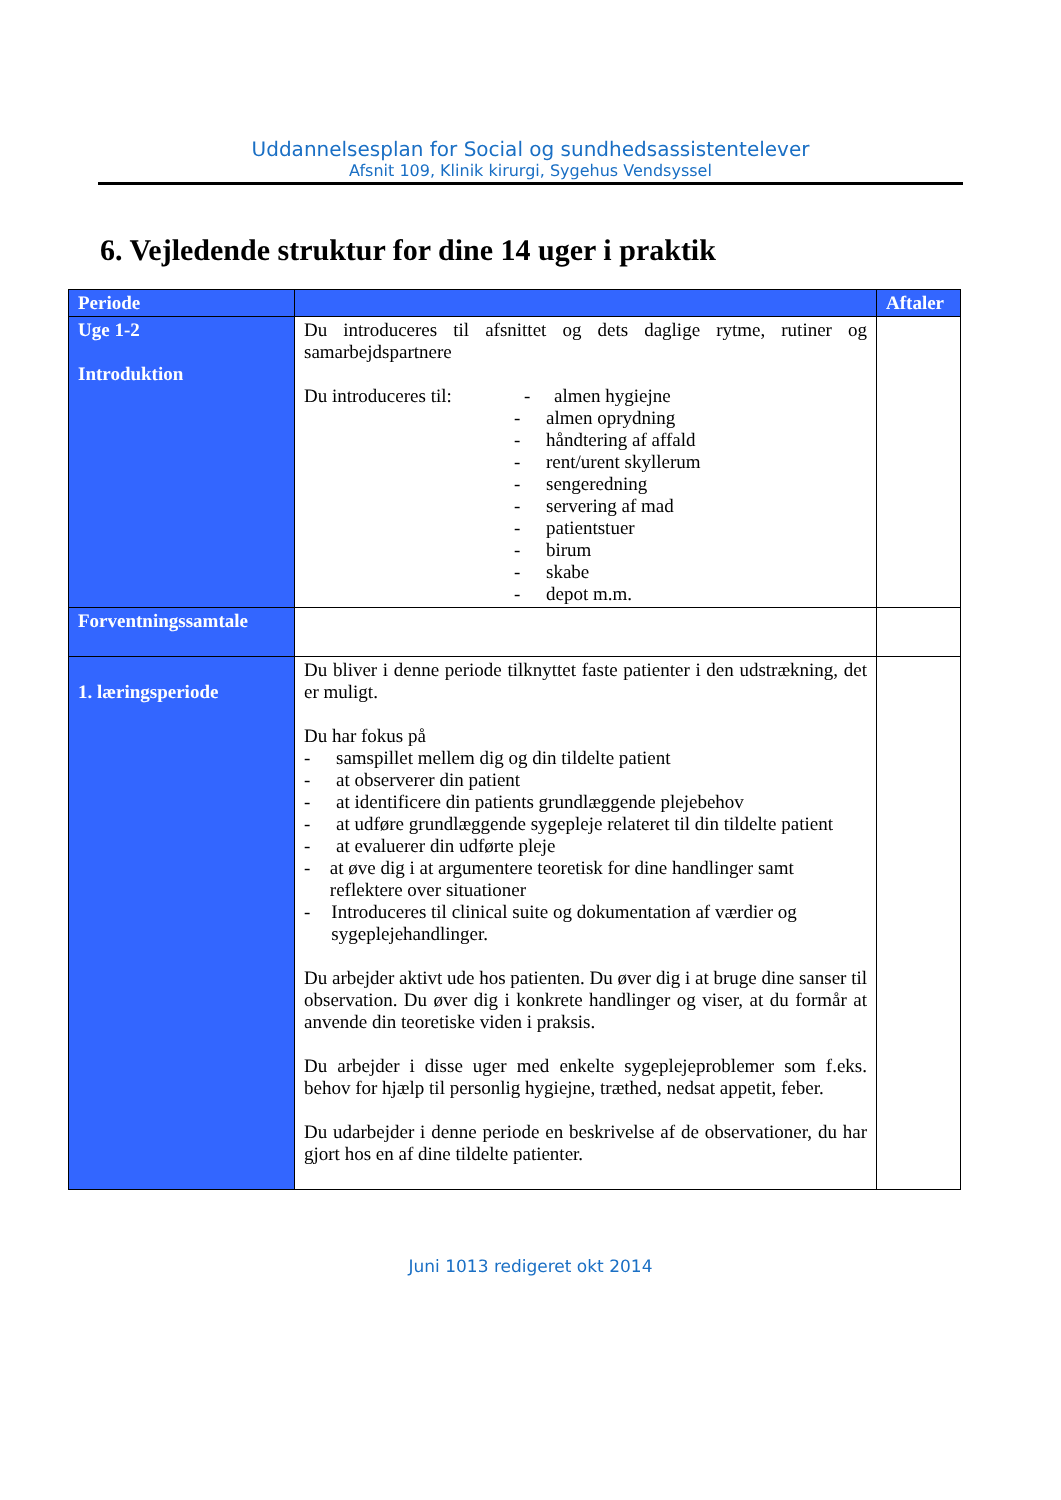Uddannelsesplan for Social og sundhedsassistentelever
Afsnit 109, Klinik kirurgi, Sygehus Vendsyssel
6. Vejledende struktur for dine 14 uger i praktik
| Periode | | Aftaler |
| --- | --- | --- |
| Uge 1-2 Introduktion | Du introduceres til afsnittet og dets daglige rytme, rutiner og samarbejdspartnere Du introduceres til: - almen hygiejne - almen oprydning - håndtering af affald - rent/urent skyllerum - sengeredning - servering af mad - patientstuer - birum - skabe - depot m.m. | |
| Forventningssamtale | | |
| 1. læringsperiode | Du bliver i denne periode tilknyttet faste patienter i den udstrækning, det er muligt. Du har fokus på - samspillet mellem dig og din tildelte patient - at observerer din patient - at identificere din patients grundlæggende plejebehov - at udføre grundlæggende sygepleje relateret til din tildelte patient - at evaluerer din udførte pleje - at øve dig i at argumentere teoretisk for dine handlinger samt reflektere over situationer - Introduceres til clinical suite og dokumentation af værdier og sygeplejehandlinger. Du arbejder aktivt ude hos patienten. Du øver dig i at bruge dine sanser til observation. Du øver dig i konkrete handlinger og viser, at du formår at anvende din teoretiske viden i praksis. Du arbejder i disse uger med enkelte sygeplejeproblemer som f.eks. behov for hjælp til personlig hygiejne, træthed, nedsat appetit, feber. Du udarbejder i denne periode en beskrivelse af de observationer, du har gjort hos en af dine tildelte patienter. | |
Juni 1013 redigeret okt 2014